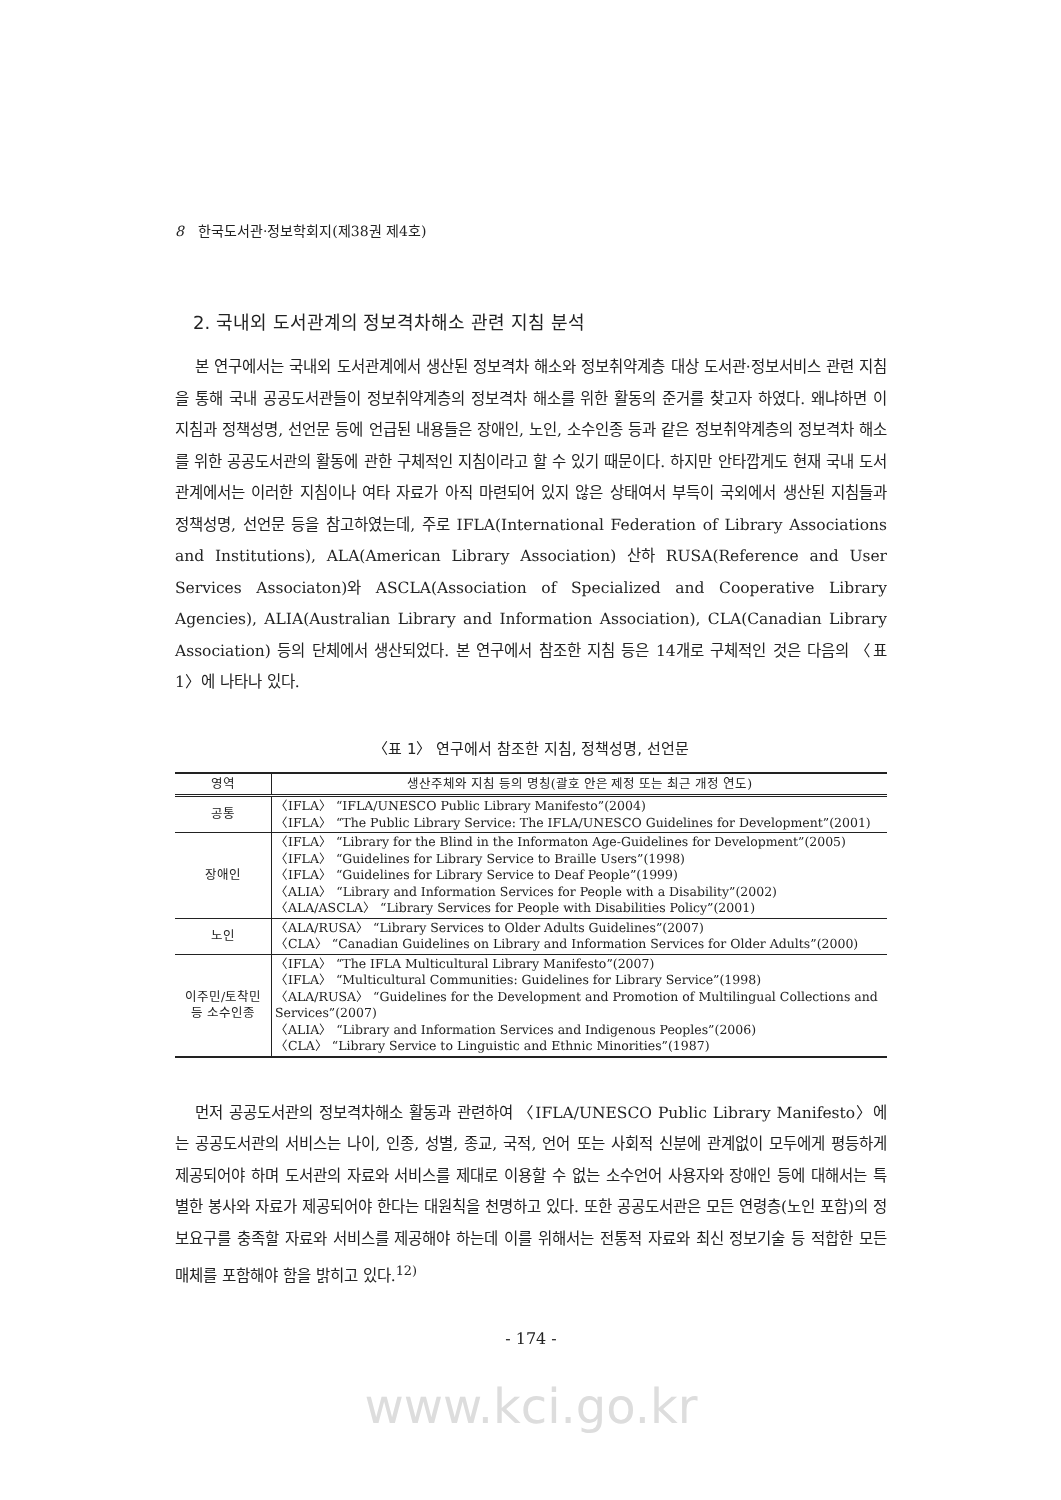8 한국도서관·정보학회지(제38권 제4호)
2. 국내외 도서관계의 정보격차해소 관련 지침 분석
본 연구에서는 국내외 도서관계에서 생산된 정보격차 해소와 정보취약계층 대상 도서관·정보서비스 관련 지침을 통해 국내 공공도서관들이 정보취약계층의 정보격차 해소를 위한 활동의 준거를 찾고자 하였다. 왜냐하면 이 지침과 정책성명, 선언문 등에 언급된 내용들은 장애인, 노인, 소수인종 등과 같은 정보취약계층의 정보격차 해소를 위한 공공도서관의 활동에 관한 구체적인 지침이라고 할 수 있기 때문이다. 하지만 안타깝게도 현재 국내 도서관계에서는 이러한 지침이나 여타 자료가 아직 마련되어 있지 않은 상태여서 부득이 국외에서 생산된 지침들과 정책성명, 선언문 등을 참고하였는데, 주로 IFLA(International Federation of Library Associations and Institutions), ALA(American Library Association) 산하 RUSA(Reference and User Services Associaton)와 ASCLA(Association of Specialized and Cooperative Library Agencies), ALIA(Australian Library and Information Association), CLA(Canadian Library Association) 등의 단체에서 생산되었다. 본 연구에서 참조한 지침 등은 14개로 구체적인 것은 다음의 〈표 1〉에 나타나 있다.
〈표 1〉 연구에서 참조한 지침, 정책성명, 선언문
| 영역 | 생산주체와 지침 등의 명칭(괄호 안은 제정 또는 최근 개정 연도) |
| --- | --- |
| 공통 | 〈IFLA〉 “IFLA/UNESCO Public Library Manifesto”(2004) 〈IFLA〉 “The Public Library Service: The IFLA/UNESCO Guidelines for Development”(2001) |
| 장애인 | 〈IFLA〉 “Library for the Blind in the Informaton Age-Guidelines for Development”(2005) 〈IFLA〉 “Guidelines for Library Service to Braille Users”(1998) 〈IFLA〉 “Guidelines for Library Service to Deaf People”(1999) 〈ALIA〉 “Library and Information Services for People with a Disability”(2002) 〈ALA/ASCLA〉 “Library Services for People with Disabilities Policy”(2001) |
| 노인 | 〈ALA/RUSA〉 “Library Services to Older Adults Guidelines”(2007) 〈CLA〉 “Canadian Guidelines on Library and Information Services for Older Adults”(2000) |
| 이주민/토착민 등 소수인종 | 〈IFLA〉 “The IFLA Multicultural Library Manifesto”(2007) 〈IFLA〉 “Multicultural Communities: Guidelines for Library Service”(1998) 〈ALA/RUSA〉 “Guidelines for the Development and Promotion of Multilingual Collections and Services”(2007) 〈ALIA〉 “Library and Information Services and Indigenous Peoples”(2006) 〈CLA〉 “Library Service to Linguistic and Ethnic Minorities”(1987) |
먼저 공공도서관의 정보격차해소 활동과 관련하여 〈IFLA/UNESCO Public Library Manifesto〉에는 공공도서관의 서비스는 나이, 인종, 성별, 종교, 국적, 언어 또는 사회적 신분에 관계없이 모두에게 평등하게 제공되어야 하며 도서관의 자료와 서비스를 제대로 이용할 수 없는 소수언어 사용자와 장애인 등에 대해서는 특별한 봉사와 자료가 제공되어야 한다는 대원칙을 천명하고 있다. 또한 공공도서관은 모든 연령층(노인 포함)의 정보요구를 충족할 자료와 서비스를 제공해야 하는데 이를 위해서는 전통적 자료와 최신 정보기술 등 적합한 모든 매체를 포함해야 함을 밝히고 있다.<sup>12)</sup>
- 174 -
www.kci.go.kr